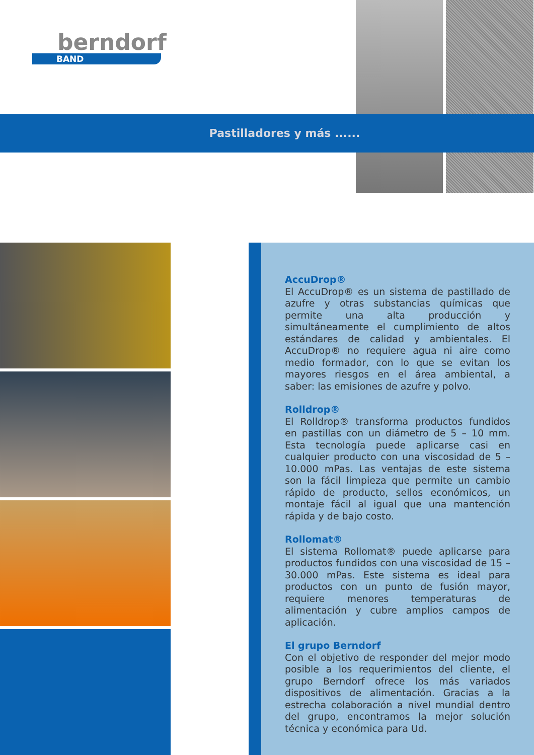berndorf
BAND
Pastilladores y más ......
AccuDrop®
El AccuDrop® es un sistema de pastillado de azufre y otras substancias químicas que permite una alta producción y simultáneamente el cumplimiento de altos estándares de calidad y ambientales. El AccuDrop® no requiere agua ni aire como medio formador, con lo que se evitan los mayores riesgos en el área ambiental, a saber: las emisiones de azufre y polvo.
Rolldrop®
El Rolldrop® transforma productos fundidos en pastillas con un diámetro de 5 – 10 mm. Esta tecnología puede aplicarse casi en cualquier producto con una viscosidad de 5 – 10.000 mPas. Las ventajas de este sistema son la fácil limpieza que permite un cambio rápido de producto, sellos económicos, un montaje fácil al igual que una mantención rápida y de bajo costo.
Rollomat®
El sistema Rollomat® puede aplicarse para productos fundidos con una viscosidad de 15 – 30.000 mPas. Este sistema es ideal para productos con un punto de fusión mayor, requiere menores temperaturas de alimentación y cubre amplios campos de aplicación.
El grupo Berndorf
Con el objetivo de responder del mejor modo posible a los requerimientos del cliente, el grupo Berndorf ofrece los más variados dispositivos de alimentación. Gracias a la estrecha colaboración a nivel mundial dentro del grupo, encontramos la mejor solución técnica y económica para Ud.